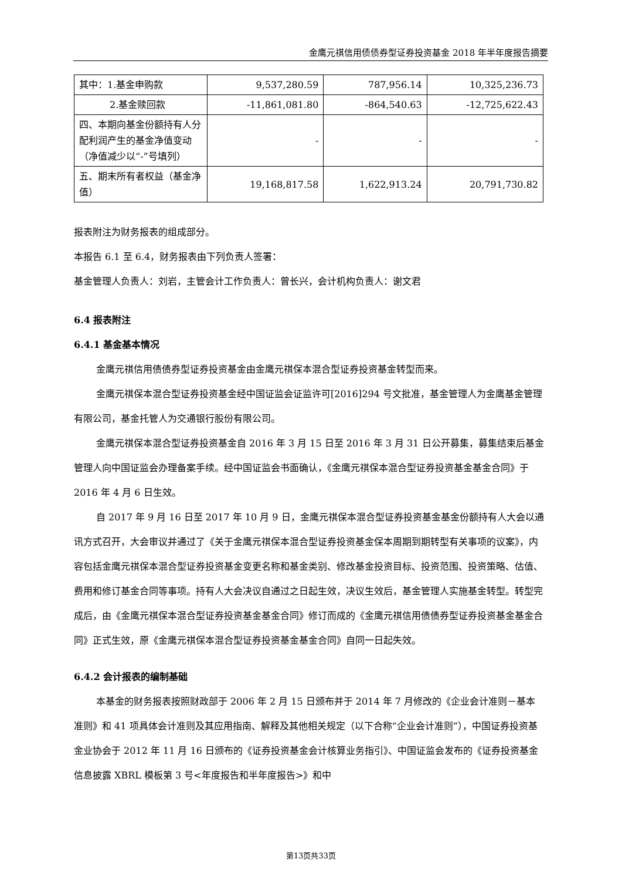金鹰元祺信用债债券型证券投资基金 2018 年半年度报告摘要
| 其中：1.基金申购款 | 9,537,280.59 | 787,956.14 | 10,325,236.73 |
| 2.基金赎回款 | -11,861,081.80 | -864,540.63 | -12,725,622.43 |
| 四、本期向基金份额持有人分配利润产生的基金净值变动（净值减少以“-”号填列） | - | - | - |
| 五、期末所有者权益（基金净值） | 19,168,817.58 | 1,622,913.24 | 20,791,730.82 |
报表附注为财务报表的组成部分。
本报告 6.1 至 6.4，财务报表由下列负责人签署：
基金管理人负责人：刘岩，主管会计工作负责人：曾长兴，会计机构负责人：谢文君
6.4 报表附注
6.4.1 基金基本情况
金鹰元祺信用债债券型证券投资基金由金鹰元祺保本混合型证券投资基金转型而来。
金鹰元祺保本混合型证券投资基金经中国证监会证监许可[2016]294 号文批准，基金管理人为金鹰基金管理有限公司，基金托管人为交通银行股份有限公司。
金鹰元祺保本混合型证券投资基金自 2016 年 3 月 15 日至 2016 年 3 月 31 日公开募集，募集结束后基金管理人向中国证监会办理备案手续。经中国证监会书面确认，《金鹰元祺保本混合型证券投资基金基金合同》于 2016 年 4 月 6 日生效。
自 2017 年 9 月 16 日至 2017 年 10 月 9 日，金鹰元祺保本混合型证券投资基金基金份额持有人大会以通讯方式召开，大会审议并通过了《关于金鹰元祺保本混合型证券投资基金保本周期到期转型有关事项的议案》，内容包括金鹰元祺保本混合型证券投资基金变更名称和基金类别、修改基金投资目标、投资范围、投资策略、估值、费用和修订基金合同等事项。持有人大会决议自通过之日起生效，决议生效后，基金管理人实施基金转型。转型完成后，由《金鹰元祺保本混合型证券投资基金基金合同》修订而成的《金鹰元祺信用债债券型证券投资基金基金合同》正式生效，原《金鹰元祺保本混合型证券投资基金基金合同》自同一日起失效。
6.4.2 会计报表的编制基础
本基金的财务报表按照财政部于 2006 年 2 月 15 日颁布并于 2014 年 7 月修改的《企业会计准则－基本准则》和 41 项具体会计准则及其应用指南、解释及其他相关规定（以下合称“企业会计准则”），中国证券投资基金业协会于 2012 年 11 月 16 日颁布的《证券投资基金会计核算业务指引》、中国证监会发布的《证券投资基金信息披露 XBRL 模板第 3 号<年度报告和半年度报告>》和中
第13页共33页